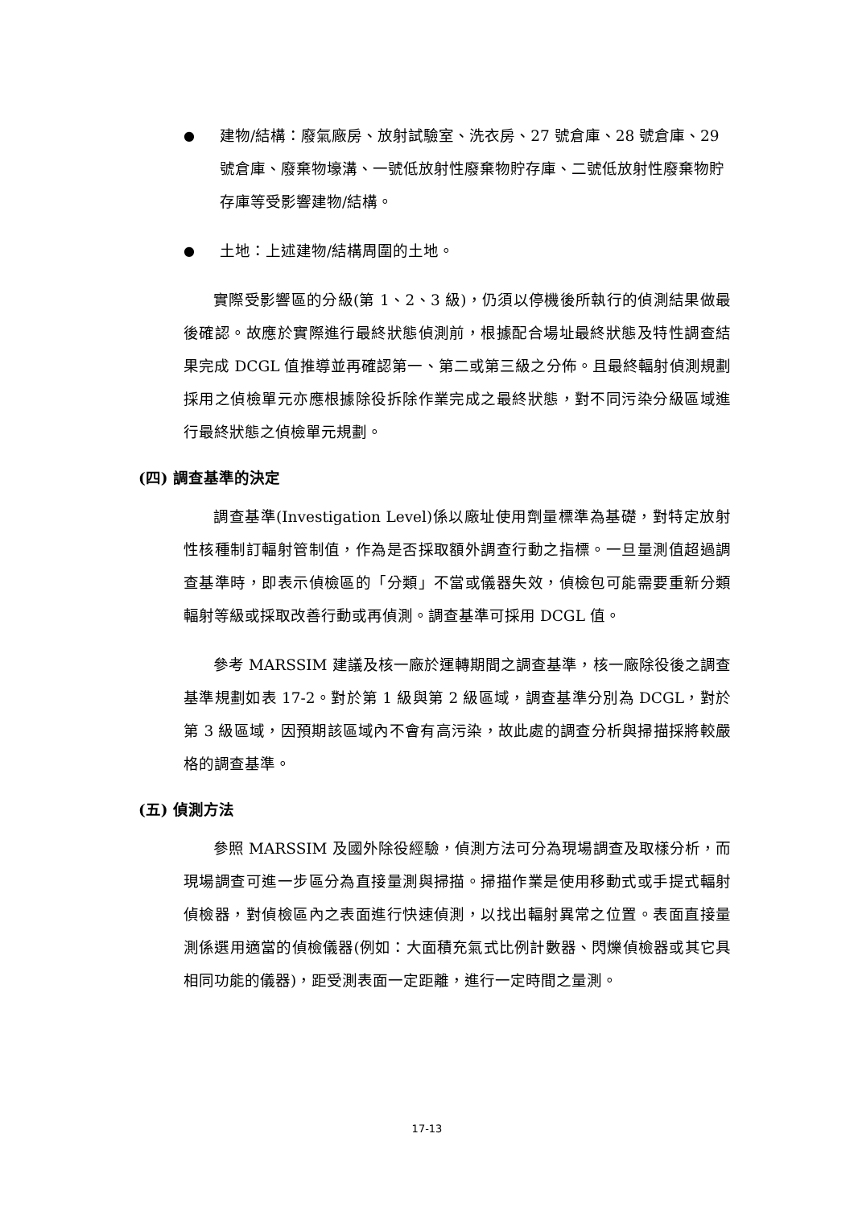● 建物/結構：廢氣廠房、放射試驗室、洗衣房、27 號倉庫、28 號倉庫、29 號倉庫、廢棄物壕溝、一號低放射性廢棄物貯存庫、二號低放射性廢棄物貯存庫等受影響建物/結構。
● 土地：上述建物/結構周圍的土地。
實際受影響區的分級(第 1、2、3 級)，仍須以停機後所執行的偵測結果做最後確認。故應於實際進行最終狀態偵測前，根據配合場址最終狀態及特性調查結果完成 DCGL 值推導並再確認第一、第二或第三級之分佈。且最終輻射偵測規劃採用之偵檢單元亦應根據除役拆除作業完成之最終狀態，對不同污染分級區域進行最終狀態之偵檢單元規劃。
(四) 調查基準的決定
調查基準(Investigation Level)係以廠址使用劑量標準為基礎，對特定放射性核種制訂輻射管制值，作為是否採取額外調查行動之指標。一旦量測值超過調查基準時，即表示偵檢區的「分類」不當或儀器失效，偵檢包可能需要重新分類輻射等級或採取改善行動或再偵測。調查基準可採用 DCGL 值。
參考 MARSSIM 建議及核一廠於運轉期間之調查基準，核一廠除役後之調查基準規劃如表 17-2。對於第 1 級與第 2 級區域，調查基準分別為 DCGL，對於第 3 級區域，因預期該區域內不會有高污染，故此處的調查分析與掃描採將較嚴格的調查基準。
(五) 偵測方法
參照 MARSSIM 及國外除役經驗，偵測方法可分為現場調查及取樣分析，而現場調查可進一步區分為直接量測與掃描。掃描作業是使用移動式或手提式輻射偵檢器，對偵檢區內之表面進行快速偵測，以找出輻射異常之位置。表面直接量測係選用適當的偵檢儀器(例如：大面積充氣式比例計數器、閃爍偵檢器或其它具相同功能的儀器)，距受測表面一定距離，進行一定時間之量測。
17-13